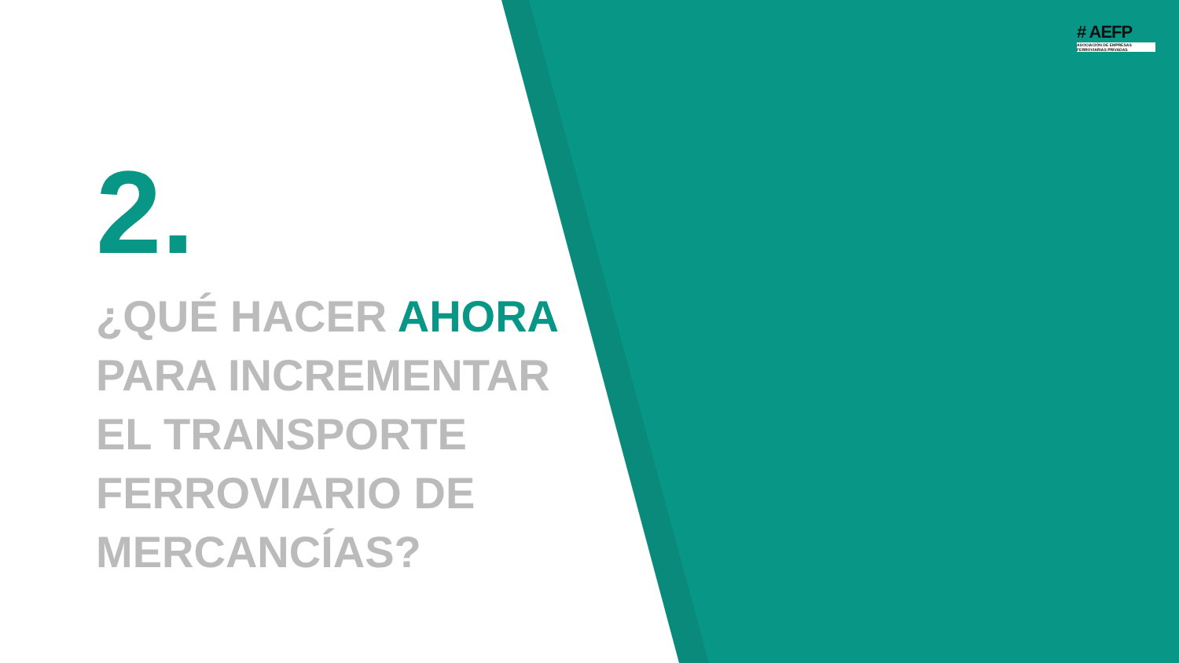# AEFP
ASOCIACIÓN DE EMPRESAS
FERROVIARIAS PRIVADAS
2.
¿QUÉ HACER AHORA
PARA INCREMENTAR
EL TRANSPORTE
FERROVIARIO DE
MERCANCÍAS?